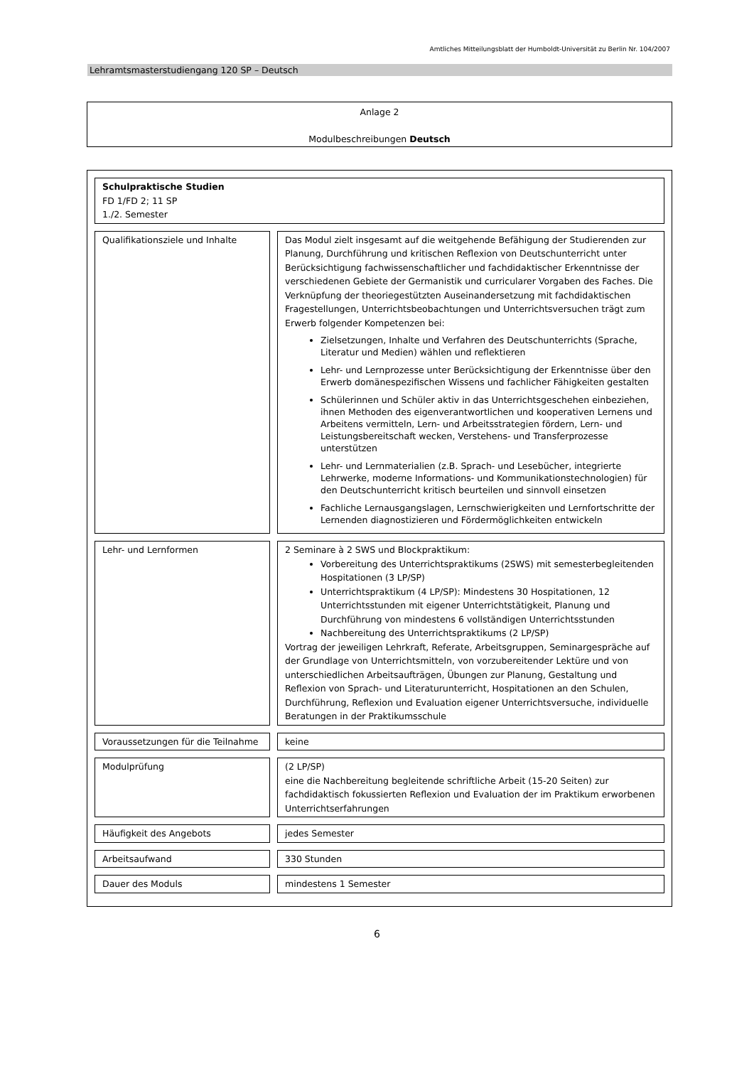Amtliches Mitteilungsblatt der Humboldt-Universität zu Berlin Nr. 104/2007
Lehramtsmasterstudiengang 120 SP – Deutsch
Anlage 2
Modulbeschreibungen Deutsch
| Schulpraktische Studien FD 1/FD 2; 11 SP 1./2. Semester | | |
| Qualifikationsziele und Inhalte | | Das Modul zielt insgesamt auf die weitgehende Befähigung der Studierenden zur Planung, Durchführung und kritischen Reflexion von Deutschunterricht unter Berücksichtigung fachwissenschaftlicher und fachdidaktischer Erkenntnisse der verschiedenen Gebiete der Germanistik und curricularer Vorgaben des Faches. Die Verknüpfung der theoriegestützten Auseinandersetzung mit fachdidaktischen Fragestellungen, Unterrichtsbeobachtungen und Unterrichtsversuchen trägt zum Erwerb folgender Kompetenzen bei: Zielsetzungen, Inhalte und Verfahren des Deutschunterrichts (Sprache, Literatur und Medien) wählen und reflektieren Lehr- und Lernprozesse unter Berücksichtigung der Erkenntnisse über den Erwerb domänespezifischen Wissens und fachlicher Fähigkeiten gestalten Schülerinnen und Schüler aktiv in das Unterrichtsgeschehen einbeziehen, ihnen Methoden des eigenverantwortlichen und kooperativen Lernens und Arbeitens vermitteln, Lern- und Arbeitsstrategien fördern, Lern- und Leistungsbereitschaft wecken, Verstehens- und Transferprozesse unterstützen Lehr- und Lernmaterialien (z.B. Sprach- und Lesebücher, integrierte Lehrwerke, moderne Informations- und Kommunikationstechnologien) für den Deutschunterricht kritisch beurteilen und sinnvoll einsetzen Fachliche Lernausgangslagen, Lernschwierigkeiten und Lernfortschritte der Lernenden diagnostizieren und Fördermöglichkeiten entwickeln |
| Lehr- und Lernformen | | 2 Seminare à 2 SWS und Blockpraktikum: Vorbereitung des Unterrichtspraktikums (2SWS) mit semesterbegleitenden Hospitationen (3 LP/SP) Unterrichtspraktikum (4 LP/SP): Mindestens 30 Hospitationen, 12 Unterrichtsstunden mit eigener Unterrichtstätigkeit, Planung und Durchführung von mindestens 6 vollständigen Unterrichtsstunden Nachbereitung des Unterrichtspraktikums (2 LP/SP) Vortrag der jeweiligen Lehrkraft, Referate, Arbeitsgruppen, Seminargespräche auf der Grundlage von Unterrichtsmitteln, von vorzubereitender Lektüre und von unterschiedlichen Arbeitsaufträgen, Übungen zur Planung, Gestaltung und Reflexion von Sprach- und Literaturunterricht, Hospitationen an den Schulen, Durchführung, Reflexion und Evaluation eigener Unterrichtsversuche, individuelle Beratungen in der Praktikumsschule |
| Voraussetzungen für die Teilnahme | | keine |
| Modulprüfung | | (2 LP/SP) eine die Nachbereitung begleitende schriftliche Arbeit (15-20 Seiten) zur fachdidaktisch fokussierten Reflexion und Evaluation der im Praktikum erworbenen Unterrichtserfahrungen |
| Häufigkeit des Angebots | | jedes Semester |
| Arbeitsaufwand | | 330 Stunden |
| Dauer des Moduls | | mindestens 1 Semester |
6